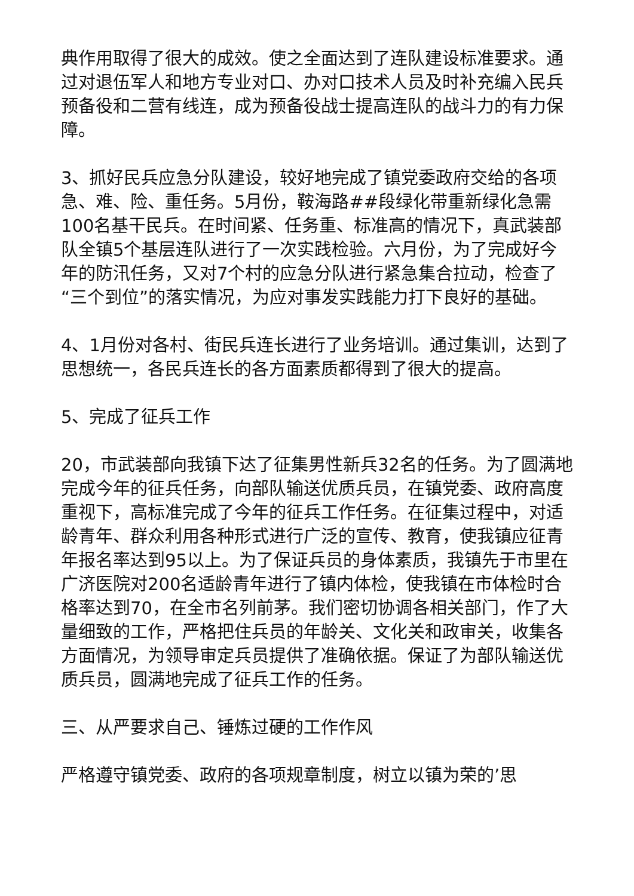典作用取得了很大的成效。使之全面达到了连队建设标准要求。通过对退伍军人和地方专业对口、办对口技术人员及时补充编入民兵预备役和二营有线连，成为预备役战士提高连队的战斗力的有力保障。
3、抓好民兵应急分队建设，较好地完成了镇党委政府交给的各项急、难、险、重任务。5月份，鞍海路##段绿化带重新绿化急需100名基干民兵。在时间紧、任务重、标准高的情况下，真武装部队全镇5个基层连队进行了一次实践检验。六月份，为了完成好今年的防汛任务，又对7个村的应急分队进行紧急集合拉动，检查了“三个到位”的落实情况，为应对事发实践能力打下良好的基础。
4、1月份对各村、街民兵连长进行了业务培训。通过集训，达到了思想统一，各民兵连长的各方面素质都得到了很大的提高。
5、完成了征兵工作
20，市武装部向我镇下达了征集男性新兵32名的任务。为了圆满地完成今年的征兵任务，向部队输送优质兵员，在镇党委、政府高度重视下，高标准完成了今年的征兵工作任务。在征集过程中，对适龄青年、群众利用各种形式进行广泛的宣传、教育，使我镇应征青年报名率达到95以上。为了保证兵员的身体素质，我镇先于市里在广济医院对200名适龄青年进行了镇内体检，使我镇在市体检时合格率达到70，在全市名列前茅。我们密切协调各相关部门，作了大量细致的工作，严格把住兵员的年龄关、文化关和政审关，收集各方面情况，为领导审定兵员提供了准确依据。保证了为部队输送优质兵员，圆满地完成了征兵工作的任务。
三、从严要求自己、锤炼过硬的工作作风
严格遵守镇党委、政府的各项规章制度，树立以镇为荣的’思